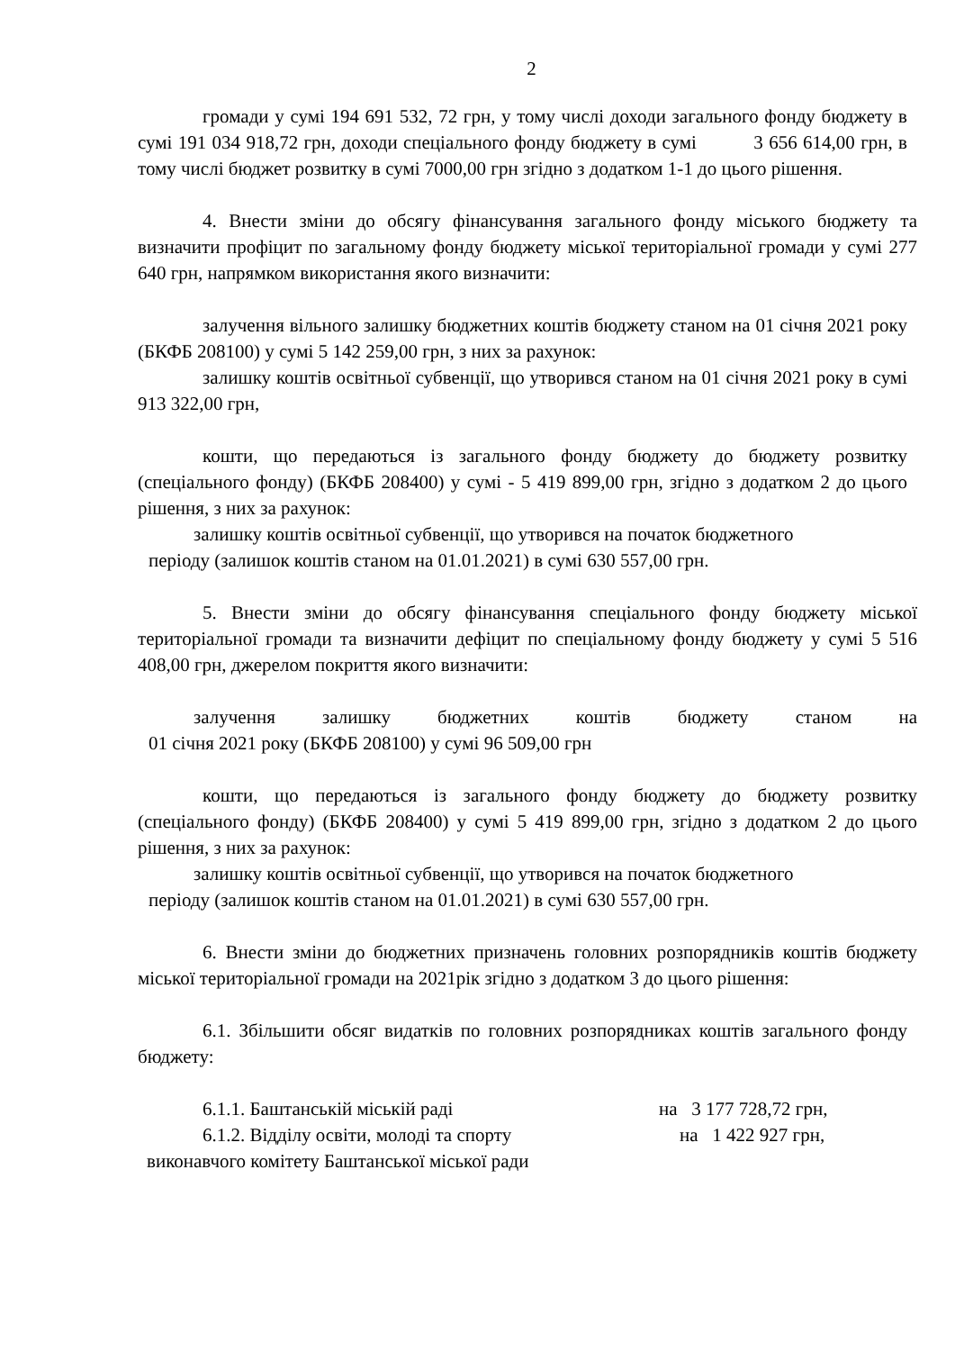2
громади у сумі 194 691 532, 72 грн, у тому числі доходи загального фонду бюджету в сумі 191 034 918,72 грн, доходи спеціального фонду бюджету в сумі 3 656 614,00 грн, в тому числі бюджет розвитку в сумі 7000,00 грн згідно з додатком 1-1 до цього рішення.
4. Внести зміни до обсягу фінансування загального фонду міського бюджету та визначити профіцит по загальному фонду бюджету міської територіальної громади у сумі 277 640 грн, напрямком використання якого визначити:
залучення вільного залишку бюджетних коштів бюджету станом на 01 січня 2021 року (БКФБ 208100) у сумі 5 142 259,00 грн, з них за рахунок:
залишку коштів освітньої субвенції, що утворився станом на 01 січня 2021 року в сумі 913 322,00 грн,
кошти, що передаються із загального фонду бюджету до бюджету розвитку (спеціального фонду) (БКФБ 208400) у сумі - 5 419 899,00 грн, згідно з додатком 2 до цього рішення, з них за рахунок:
залишку коштів освітньої субвенції, що утворився на початок бюджетного
періоду (залишок коштів станом на 01.01.2021) в сумі 630 557,00 грн.
5. Внести зміни до обсягу фінансування спеціального фонду бюджету міської територіальної громади та визначити дефіцит по спеціальному фонду бюджету у сумі 5 516 408,00 грн, джерелом покриття якого визначити:
залучення залишку бюджетних коштів бюджету станом на
01 січня 2021 року (БКФБ 208100) у сумі 96 509,00 грн
кошти, що передаються із загального фонду бюджету до бюджету розвитку (спеціального фонду) (БКФБ 208400) у сумі 5 419 899,00 грн, згідно з додатком 2 до цього рішення, з них за рахунок:
залишку коштів освітньої субвенції, що утворився на початок бюджетного
періоду (залишок коштів станом на 01.01.2021) в сумі 630 557,00 грн.
6. Внести зміни до бюджетних призначень головних розпорядників коштів бюджету міської територіальної громади на 2021рік згідно з додатком 3 до цього рішення:
6.1. Збільшити обсяг видатків по головних розпорядниках коштів загального фонду бюджету:
6.1.1. Баштанській міській раді на 3 177 728,72 грн,
6.1.2. Відділу освіти, молоді та спорту на 1 422 927 грн,
виконавчого комітету Баштанської міської ради